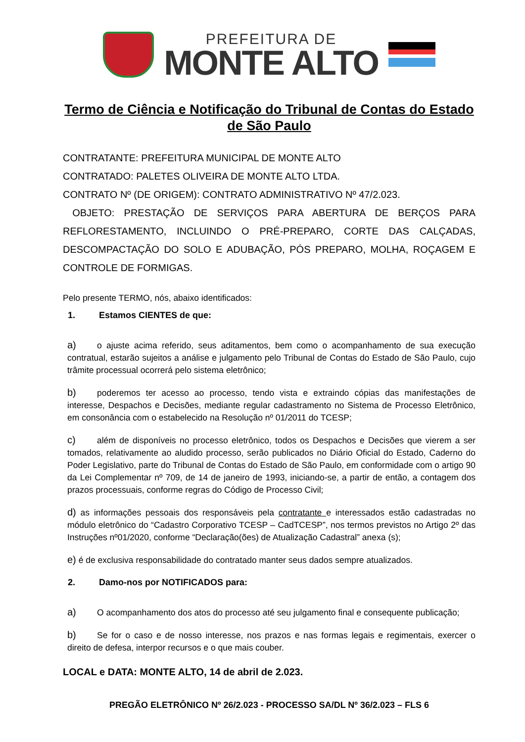PREFEITURA DE
MONTE ALTO
Termo de Ciência e Notificação do Tribunal de Contas do Estado de São Paulo
CONTRATANTE: PREFEITURA MUNICIPAL DE MONTE ALTO
CONTRATADO: PALETES OLIVEIRA DE MONTE ALTO LTDA.
CONTRATO Nº (DE ORIGEM): CONTRATO ADMINISTRATIVO Nº 47/2.023.
OBJETO: PRESTAÇÃO DE SERVIÇOS PARA ABERTURA DE BERÇOS PARA REFLORESTAMENTO, INCLUINDO O PRÉ-PREPARO, CORTE DAS CALÇADAS, DESCOMPACTAÇÃO DO SOLO E ADUBAÇÃO, PÓS PREPARO, MOLHA, ROÇAGEM E CONTROLE DE FORMIGAS.
Pelo presente TERMO, nós, abaixo identificados:
1. Estamos CIENTES de que:
a) o ajuste acima referido, seus aditamentos, bem como o acompanhamento de sua execução contratual, estarão sujeitos a análise e julgamento pelo Tribunal de Contas do Estado de São Paulo, cujo trâmite processual ocorrerá pelo sistema eletrônico;
b) poderemos ter acesso ao processo, tendo vista e extraindo cópias das manifestações de interesse, Despachos e Decisões, mediante regular cadastramento no Sistema de Processo Eletrônico, em consonância com o estabelecido na Resolução nº 01/2011 do TCESP;
c) além de disponíveis no processo eletrônico, todos os Despachos e Decisões que vierem a ser tomados, relativamente ao aludido processo, serão publicados no Diário Oficial do Estado, Caderno do Poder Legislativo, parte do Tribunal de Contas do Estado de São Paulo, em conformidade com o artigo 90 da Lei Complementar nº 709, de 14 de janeiro de 1993, iniciando-se, a partir de então, a contagem dos prazos processuais, conforme regras do Código de Processo Civil;
d) as informações pessoais dos responsáveis pela contratante e interessados estão cadastradas no módulo eletrônico do “Cadastro Corporativo TCESP – CadTCESP”, nos termos previstos no Artigo 2º das Instruções nº01/2020, conforme “Declaração(ões) de Atualização Cadastral” anexa (s);
e) é de exclusiva responsabilidade do contratado manter seus dados sempre atualizados.
2. Damo-nos por NOTIFICADOS para:
a) O acompanhamento dos atos do processo até seu julgamento final e consequente publicação;
b) Se for o caso e de nosso interesse, nos prazos e nas formas legais e regimentais, exercer o direito de defesa, interpor recursos e o que mais couber.
LOCAL e DATA: MONTE ALTO, 14 de abril de 2.023.
PREGÃO ELETRÔNICO Nº 26/2.023 - PROCESSO SA/DL Nº 36/2.023 – FLS 6